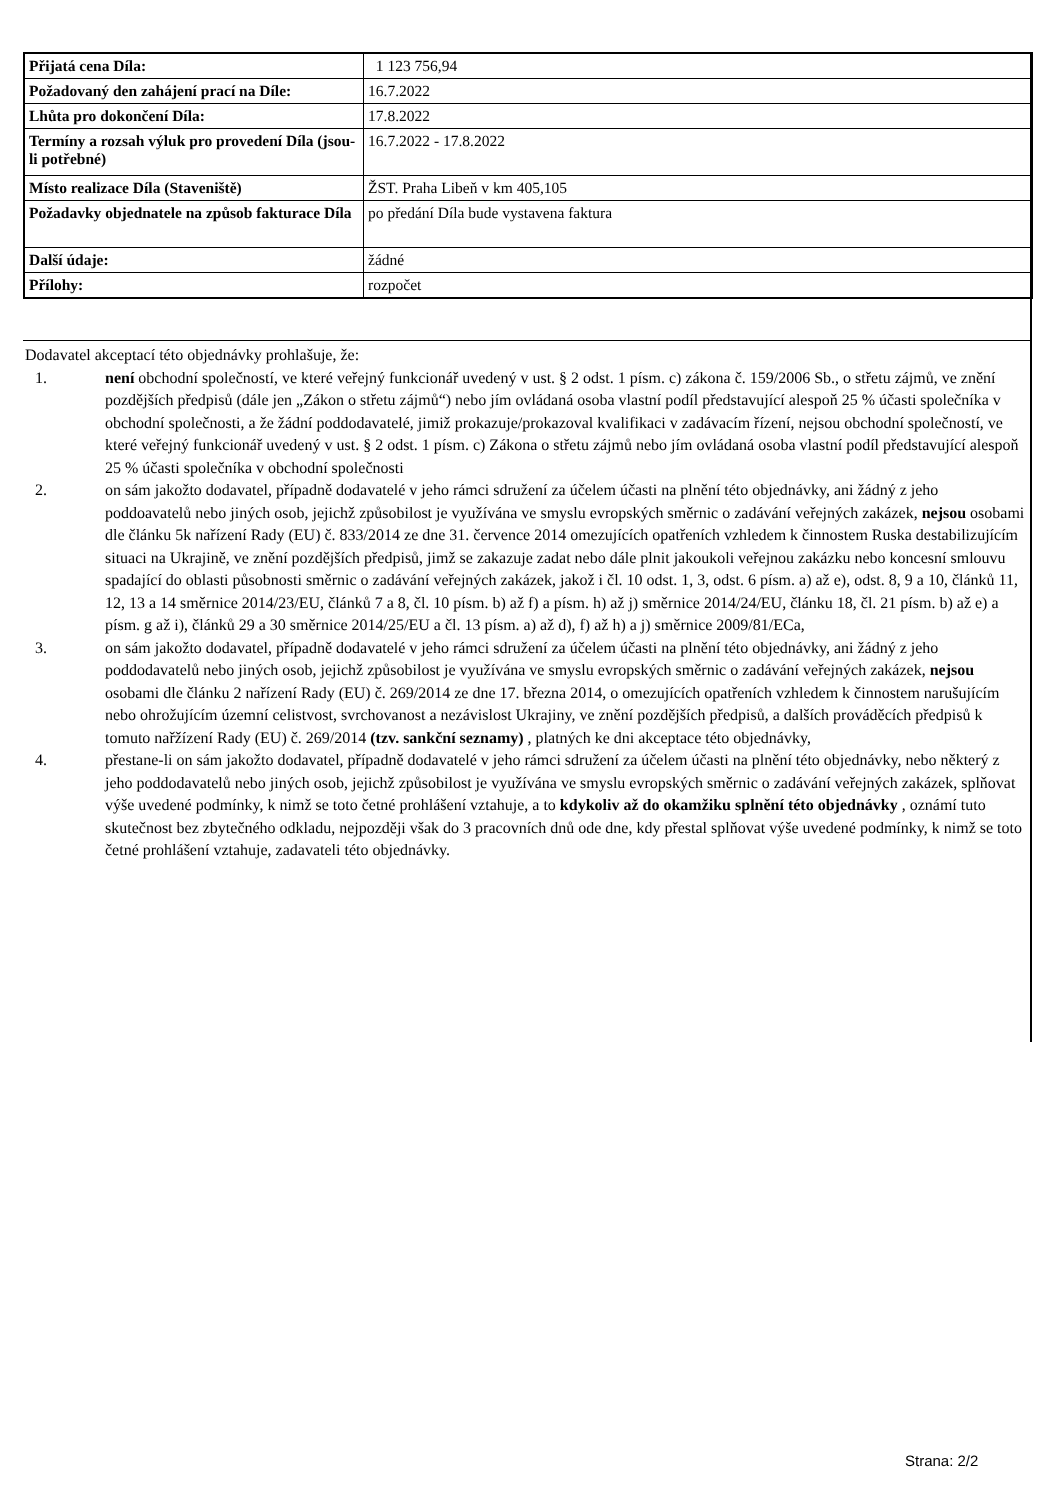| Přijatá cena Díla: | 1 123 756,94 |
| Požadovaný den zahájení prací na Díle: | 16.7.2022 |
| Lhůta pro dokončení Díla: | 17.8.2022 |
| Termíny a rozsah výluk pro provedení Díla (jsou-li potřebné) | 16.7.2022 - 17.8.2022 |
| Místo realizace Díla (Staveniště) | ŽST. Praha Libeň v km 405,105 |
| Požadavky objednatele na způsob fakturace Díla | po předání Díla bude vystavena faktura |
| Další údaje: | žádné |
| Přílohy: | rozpočet |
Dodavatel akceptací této objednávky prohlašuje, že:
1. není obchodní společností, ve které veřejný funkcionář uvedený v ust. § 2 odst. 1 písm. c) zákona č. 159/2006 Sb., o střetu zájmů, ve znění pozdějších předpisů (dále jen „Zákon o střetu zájmů“) nebo jím ovládaná osoba vlastní podíl představující alespoň 25 % účasti společníka v obchodní společnosti, a že žádní poddodavatelé, jimiž prokazuje/prokazoval kvalifikaci v zadávacím řízení, nejsou obchodní společností, ve které veřejný funkcionář uvedený v ust. § 2 odst. 1 písm. c) Zákona o střetu zájmů nebo jím ovládaná osoba vlastní podíl představující alespoň 25 % účasti společníka v obchodní společnosti
2. on sám jakožto dodavatel, případně dodavatelé v jeho rámci sdružení za účelem účasti na plnění této objednávky, ani žádný z jeho poddoavatelů nebo jiných osob, jejichž způsobilost je využívána ve smyslu evropských směrnic o zadávání veřejných zakázek, nejsou osobami dle článku 5k nařízení Rady (EU) č. 833/2014 ze dne 31. července 2014 omezujících opatřeních vzhledem k činnostem Ruska destabilizujícím situaci na Ukrajině, ve znění pozdějších předpisů, jimž se zakazuje zadat nebo dále plnit jakoukoli veřejnou zakázku nebo koncesní smlouvu spadající do oblasti působnosti směrnic o zadávání veřejných zakázek, jakož i čl. 10 odst. 1, 3, odst. 6 písm. a) až e), odst. 8, 9 a 10, článků 11, 12, 13 a 14 směrnice 2014/23/EU, článků 7 a 8, čl. 10 písm. b) až f) a písm. h) až j) směrnice 2014/24/EU, článku 18, čl. 21 písm. b) až e) a písm. g až i), článků 29 a 30 směrnice 2014/25/EU a čl. 13 písm. a) až d), f) až h) a j) směrnice 2009/81/ECa,
3. on sám jakožto dodavatel, případně dodavatelé v jeho rámci sdružení za účelem účasti na plnění této objednávky, ani žádný z jeho poddodavatelů nebo jiných osob, jejichž způsobilost je využívána ve smyslu evropských směrnic o zadávání veřejných zakázek, nejsou osobami dle článku 2 nařízení Rady (EU) č. 269/2014 ze dne 17. března 2014, o omezujících opatřeních vzhledem k činnostem narušujícím nebo ohrožujícím územní celistvost, svrchovanost a nezávislost Ukrajiny, ve znění pozdějších předpisů, a dalších prováděcích předpisů k tomuto nařžízení Rady (EU) č. 269/2014 (tzv. sankční seznamy) , platných ke dni akceptace této objednávky,
4. přestane-li on sám jakožto dodavatel, případně dodavatelé v jeho rámci sdružení za účelem účasti na plnění této objednávky, nebo některý z jeho poddodavatelů nebo jiných osob, jejichž způsobilost je využívána ve smyslu evropských směrnic o zadávání veřejných zakázek, splňovat výše uvedené podmínky, k nimž se toto četné prohlášení vztahuje, a to kdykoliv až do okamžiku splnění této objednávky , oznámí tuto skutečnost bez zbytečného odkladu, nejpozději však do 3 pracovních dnů ode dne, kdy přestal splňovat výše uvedené podmínky, k nimž se toto četné prohlášení vztahuje, zadavateli této objednávky.
Strana: 2/2